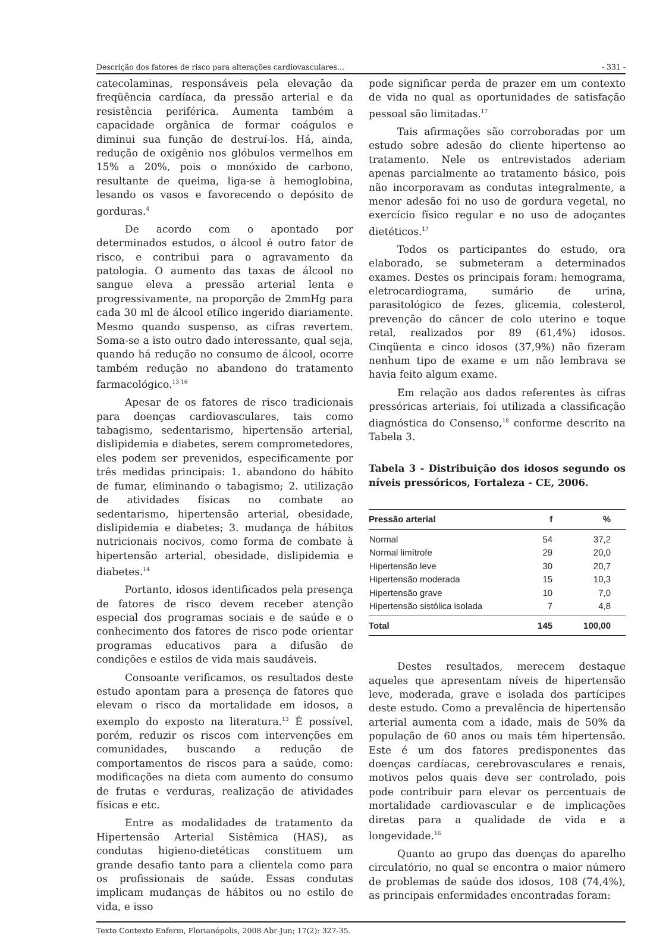Descrição dos fatores de risco para alterações cardiovasculares... - 331 -
catecolaminas, responsáveis pela elevação da freqüência cardíaca, da pressão arterial e da resistência periférica. Aumenta também a capacidade orgânica de formar coágulos e diminui sua função de destruí-los. Há, ainda, redução de oxigênio nos glóbulos vermelhos em 15% a 20%, pois o monóxido de carbono, resultante de queima, liga-se à hemoglobina, lesando os vasos e favorecendo o depósito de gorduras.<sup>4</sup>
De acordo com o apontado por determinados estudos, o álcool é outro fator de risco, e contribui para o agravamento da patologia. O aumento das taxas de álcool no sangue eleva a pressão arterial lenta e progressivamente, na proporção de 2mmHg para cada 30 ml de álcool etílico ingerido diariamente. Mesmo quando suspenso, as cifras revertem. Soma-se a isto outro dado interessante, qual seja, quando há redução no consumo de álcool, ocorre também redução no abandono do tratamento farmacológico.<sup>13-16</sup>
Apesar de os fatores de risco tradicionais para doenças cardiovasculares, tais como tabagismo, sedentarismo, hipertensão arterial, dislipidemia e diabetes, serem comprometedores, eles podem ser prevenidos, especificamente por três medidas principais: 1. abandono do hábito de fumar, eliminando o tabagismo; 2. utilização de atividades físicas no combate ao sedentarismo, hipertensão arterial, obesidade, dislipidemia e diabetes; 3. mudança de hábitos nutricionais nocivos, como forma de combate à hipertensão arterial, obesidade, dislipidemia e diabetes.<sup>14</sup>
Portanto, idosos identificados pela presença de fatores de risco devem receber atenção especial dos programas sociais e de saúde e o conhecimento dos fatores de risco pode orientar programas educativos para a difusão de condições e estilos de vida mais saudáveis.
Consoante verificamos, os resultados deste estudo apontam para a presença de fatores que elevam o risco da mortalidade em idosos, a exemplo do exposto na literatura.<sup>13</sup> É possível, porém, reduzir os riscos com intervenções em comunidades, buscando a redução de comportamentos de riscos para a saúde, como: modificações na dieta com aumento do consumo de frutas e verduras, realização de atividades físicas e etc.
Entre as modalidades de tratamento da Hipertensão Arterial Sistêmica (HAS), as condutas higieno-dietéticas constituem um grande desafio tanto para a clientela como para os profissionais de saúde. Essas condutas implicam mudanças de hábitos ou no estilo de vida, e isso
pode significar perda de prazer em um contexto de vida no qual as oportunidades de satisfação pessoal são limitadas.<sup>17</sup>
Tais afirmações são corroboradas por um estudo sobre adesão do cliente hipertenso ao tratamento. Nele os entrevistados aderiam apenas parcialmente ao tratamento básico, pois não incorporavam as condutas integralmente, a menor adesão foi no uso de gordura vegetal, no exercício físico regular e no uso de adoçantes dietéticos.<sup>17</sup>
Todos os participantes do estudo, ora elaborado, se submeteram a determinados exames. Destes os principais foram: hemograma, eletrocardiograma, sumário de urina, parasitológico de fezes, glicemia, colesterol, prevenção do câncer de colo uterino e toque retal, realizados por 89 (61,4%) idosos. Cinqüenta e cinco idosos (37,9%) não fizeram nenhum tipo de exame e um não lembrava se havia feito algum exame.
Em relação aos dados referentes às cifras pressóricas arteriais, foi utilizada a classificação diagnóstica do Consenso,<sup>18</sup> conforme descrito na Tabela 3.
Tabela 3 - Distribuição dos idosos segundo os níveis pressóricos, Fortaleza - CE, 2006.
| Pressão arterial | f | % |
| --- | --- | --- |
| Normal | 54 | 37,2 |
| Normal limítrofe | 29 | 20,0 |
| Hipertensão leve | 30 | 20,7 |
| Hipertensão moderada | 15 | 10,3 |
| Hipertensão grave | 10 | 7,0 |
| Hipertensão sistólica isolada | 7 | 4,8 |
| Total | 145 | 100,00 |
Destes resultados, merecem destaque aqueles que apresentam níveis de hipertensão leve, moderada, grave e isolada dos partícipes deste estudo. Como a prevalência de hipertensão arterial aumenta com a idade, mais de 50% da população de 60 anos ou mais têm hipertensão. Este é um dos fatores predisponentes das doenças cardíacas, cerebrovasculares e renais, motivos pelos quais deve ser controlado, pois pode contribuir para elevar os percentuais de mortalidade cardiovascular e de implicações diretas para a qualidade de vida e a longevidade.<sup>16</sup>
Quanto ao grupo das doenças do aparelho circulatório, no qual se encontra o maior número de problemas de saúde dos idosos, 108 (74,4%), as principais enfermidades encontradas foram:
Texto Contexto Enferm, Florianópolis, 2008 Abr-Jun; 17(2): 327-35.